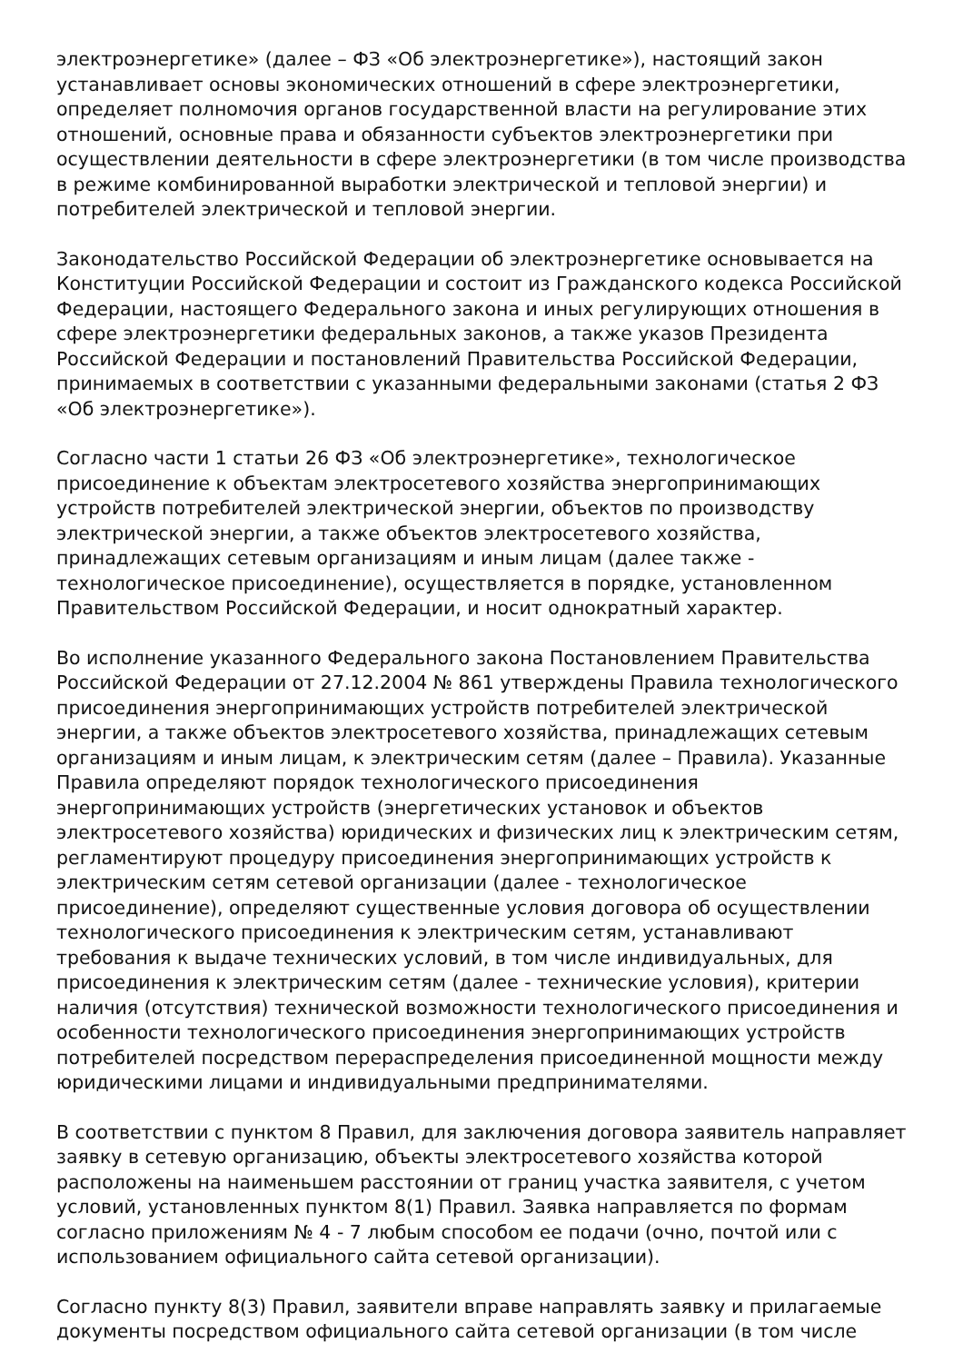электроэнергетике» (далее – ФЗ «Об электроэнергетике»), настоящий закон устанавливает основы экономических отношений в сфере электроэнергетики, определяет полномочия органов государственной власти на регулирование этих отношений, основные права и обязанности субъектов электроэнергетики при осуществлении деятельности в сфере электроэнергетики (в том числе производства в режиме комбинированной выработки электрической и тепловой энергии) и потребителей электрической и тепловой энергии.
Законодательство Российской Федерации об электроэнергетике основывается на Конституции Российской Федерации и состоит из Гражданского кодекса Российской Федерации, настоящего Федерального закона и иных регулирующих отношения в сфере электроэнергетики федеральных законов, а также указов Президента Российской Федерации и постановлений Правительства Российской Федерации, принимаемых в соответствии с указанными федеральными законами (статья 2 ФЗ «Об электроэнергетике»).
Согласно части 1 статьи 26 ФЗ «Об электроэнергетике», технологическое присоединение к объектам электросетевого хозяйства энергопринимающих устройств потребителей электрической энергии, объектов по производству электрической энергии, а также объектов электросетевого хозяйства, принадлежащих сетевым организациям и иным лицам (далее также - технологическое присоединение), осуществляется в порядке, установленном Правительством Российской Федерации, и носит однократный характер.
Во исполнение указанного Федерального закона Постановлением Правительства Российской Федерации от 27.12.2004 № 861 утверждены Правила технологического присоединения энергопринимающих устройств потребителей электрической энергии, а также объектов электросетевого хозяйства, принадлежащих сетевым организациям и иным лицам, к электрическим сетям (далее – Правила). Указанные Правила определяют порядок технологического присоединения энергопринимающих устройств (энергетических установок и объектов электросетевого хозяйства) юридических и физических лиц к электрическим сетям, регламентируют процедуру присоединения энергопринимающих устройств к электрическим сетям сетевой организации (далее - технологическое присоединение), определяют существенные условия договора об осуществлении технологического присоединения к электрическим сетям, устанавливают требования к выдаче технических условий, в том числе индивидуальных, для присоединения к электрическим сетям (далее - технические условия), критерии наличия (отсутствия) технической возможности технологического присоединения и особенности технологического присоединения энергопринимающих устройств потребителей посредством перераспределения присоединенной мощности между юридическими лицами и индивидуальными предпринимателями.
В соответствии с пунктом 8 Правил, для заключения договора заявитель направляет заявку в сетевую организацию, объекты электросетевого хозяйства которой расположены на наименьшем расстоянии от границ участка заявителя, с учетом условий, установленных пунктом 8(1) Правил. Заявка направляется по формам согласно приложениям № 4 - 7 любым способом ее подачи (очно, почтой или с использованием официального сайта сетевой организации).
Согласно пункту 8(3) Правил, заявители вправе направлять заявку и прилагаемые документы посредством официального сайта сетевой организации (в том числе